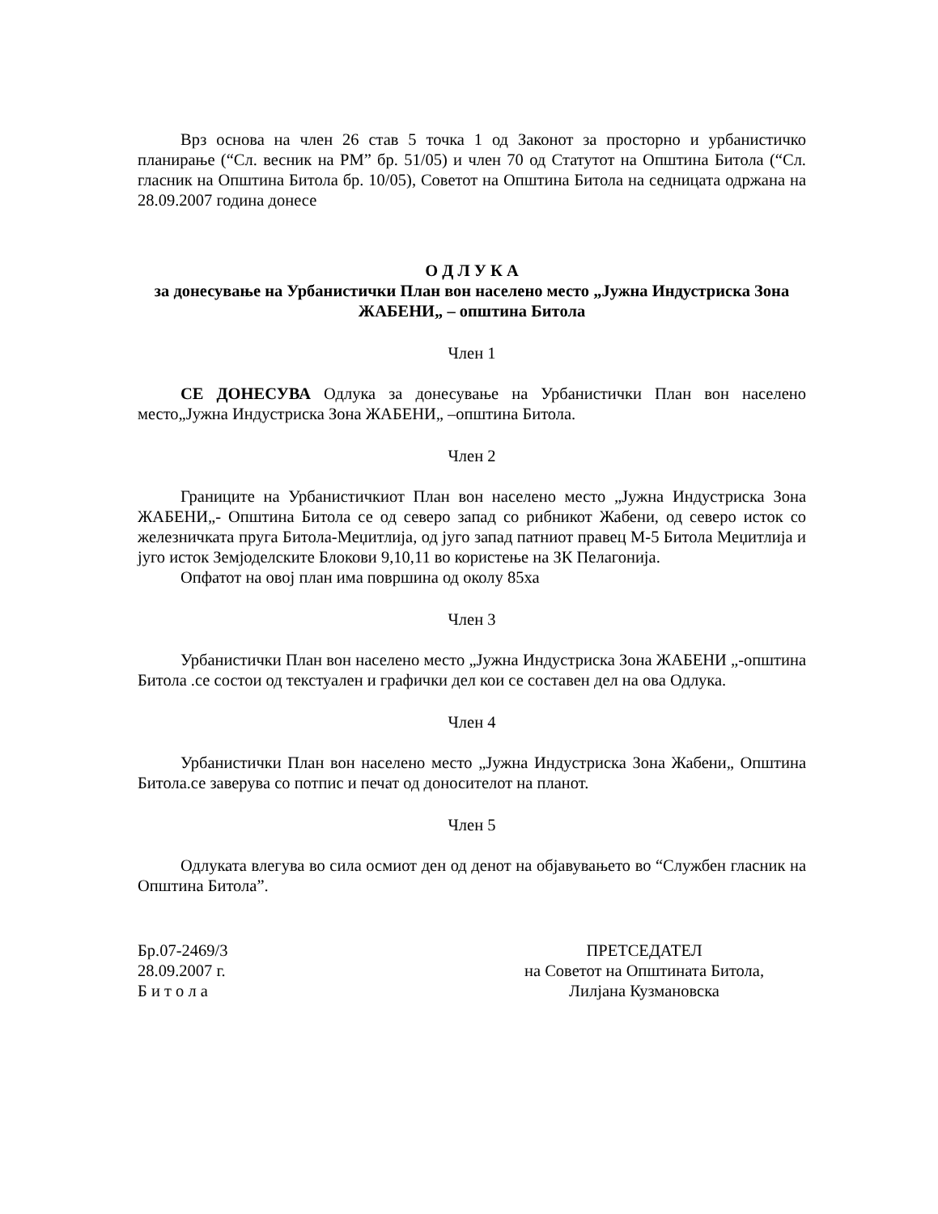Врз основа на член 26 став 5 точка 1 од Законот за просторно и урбанистичко планирање (“Сл. весник на РМ” бр. 51/05) и член 70 од Статутот на Општина Битола (“Сл. гласник на Општина Битола бр. 10/05), Советот на Општина Битола на седницата одржана на 28.09.2007 година донесе
О Д Л У К А
за донесување на Урбанистички План вон населено место „Јужна Индустриска Зона ЖАБЕНИ„ – општина Битола
Член 1
СЕ ДОНЕСУВА Одлука за донесување на Урбанистички План вон населено место„Јужна Индустриска Зона ЖАБЕНИ„ –општина Битола.
Член 2
Границите на Урбанистичкиот План вон населено место „Јужна Индустриска Зона ЖАБЕНИ„- Општина Битола се од северо запад со рибникот Жабени, од северо исток со железничката пруга Битола-Меџитлија, од југо запад патниот правец М-5 Битола Меџитлија и југо исток Земјоделските Блокови 9,10,11 во користење на ЗК Пелагонија.
Опфатот на овој план има површина од околу 85ха
Член 3
Урбанистички План вон населено место „Јужна Индустриска Зона ЖАБЕНИ „-општина Битола .се состои од текстуален и графички дел кои се составен дел на ова Одлука.
Член 4
Урбанистички План вон населено место „Јужна Индустриска Зона Жабени„ Општина Битола.се заверува со потпис и печат од доносителот на планот.
Член 5
Одлуката влегува во сила осмиот ден од денот на објавувањето во “Службен гласник на Општина Битола”.
Бр.07-2469/3
28.09.2007 г.
Б и т о л а
ПРЕТСЕДАТЕЛ
на Советот на Општината Битола,
Лилјана Кузмановска